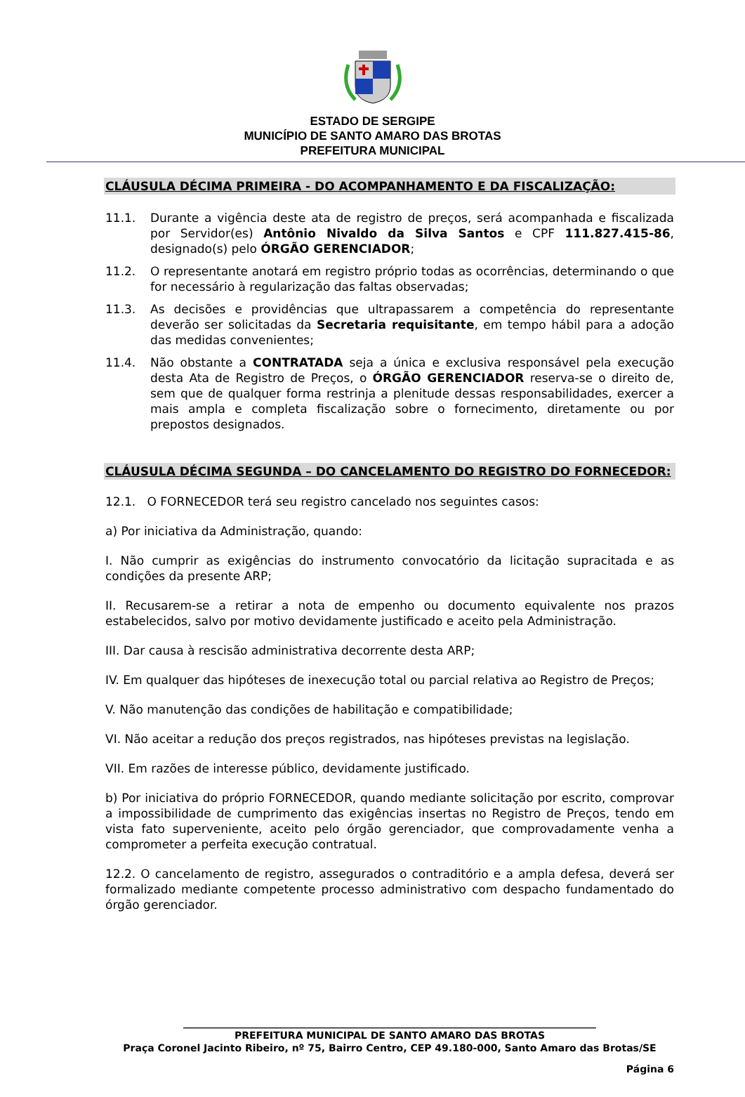ESTADO DE SERGIPE
MUNICÍPIO DE SANTO AMARO DAS BROTAS
PREFEITURA MUNICIPAL
CLÁUSULA DÉCIMA PRIMEIRA - DO ACOMPANHAMENTO E DA FISCALIZAÇÃO:
11.1. Durante a vigência deste ata de registro de preços, será acompanhada e fiscalizada por Servidor(es) Antônio Nivaldo da Silva Santos e CPF 111.827.415-86, designado(s) pelo ÓRGÃO GERENCIADOR;
11.2. O representante anotará em registro próprio todas as ocorrências, determinando o que for necessário à regularização das faltas observadas;
11.3. As decisões e providências que ultrapassarem a competência do representante deverão ser solicitadas da Secretaria requisitante, em tempo hábil para a adoção das medidas convenientes;
11.4. Não obstante a CONTRATADA seja a única e exclusiva responsável pela execução desta Ata de Registro de Preços, o ÓRGÃO GERENCIADOR reserva-se o direito de, sem que de qualquer forma restrinja a plenitude dessas responsabilidades, exercer a mais ampla e completa fiscalização sobre o fornecimento, diretamente ou por prepostos designados.
CLÁUSULA DÉCIMA SEGUNDA – DO CANCELAMENTO DO REGISTRO DO FORNECEDOR:
12.1. O FORNECEDOR terá seu registro cancelado nos seguintes casos:
a) Por iniciativa da Administração, quando:
I. Não cumprir as exigências do instrumento convocatório da licitação supracitada e as condições da presente ARP;
II. Recusarem-se a retirar a nota de empenho ou documento equivalente nos prazos estabelecidos, salvo por motivo devidamente justificado e aceito pela Administração.
III. Dar causa à rescisão administrativa decorrente desta ARP;
IV. Em qualquer das hipóteses de inexecução total ou parcial relativa ao Registro de Preços;
V. Não manutenção das condições de habilitação e compatibilidade;
VI. Não aceitar a redução dos preços registrados, nas hipóteses previstas na legislação.
VII. Em razões de interesse público, devidamente justificado.
b) Por iniciativa do próprio FORNECEDOR, quando mediante solicitação por escrito, comprovar a impossibilidade de cumprimento das exigências insertas no Registro de Preços, tendo em vista fato superveniente, aceito pelo órgão gerenciador, que comprovadamente venha a comprometer a perfeita execução contratual.
12.2. O cancelamento de registro, assegurados o contraditório e a ampla defesa, deverá ser formalizado mediante competente processo administrativo com despacho fundamentado do órgão gerenciador.
____________________________________________________________________________________
PREFEITURA MUNICIPAL DE SANTO AMARO DAS BROTAS
Praça Coronel Jacinto Ribeiro, nº 75, Bairro Centro, CEP 49.180-000, Santo Amaro das Brotas/SE
Página 6